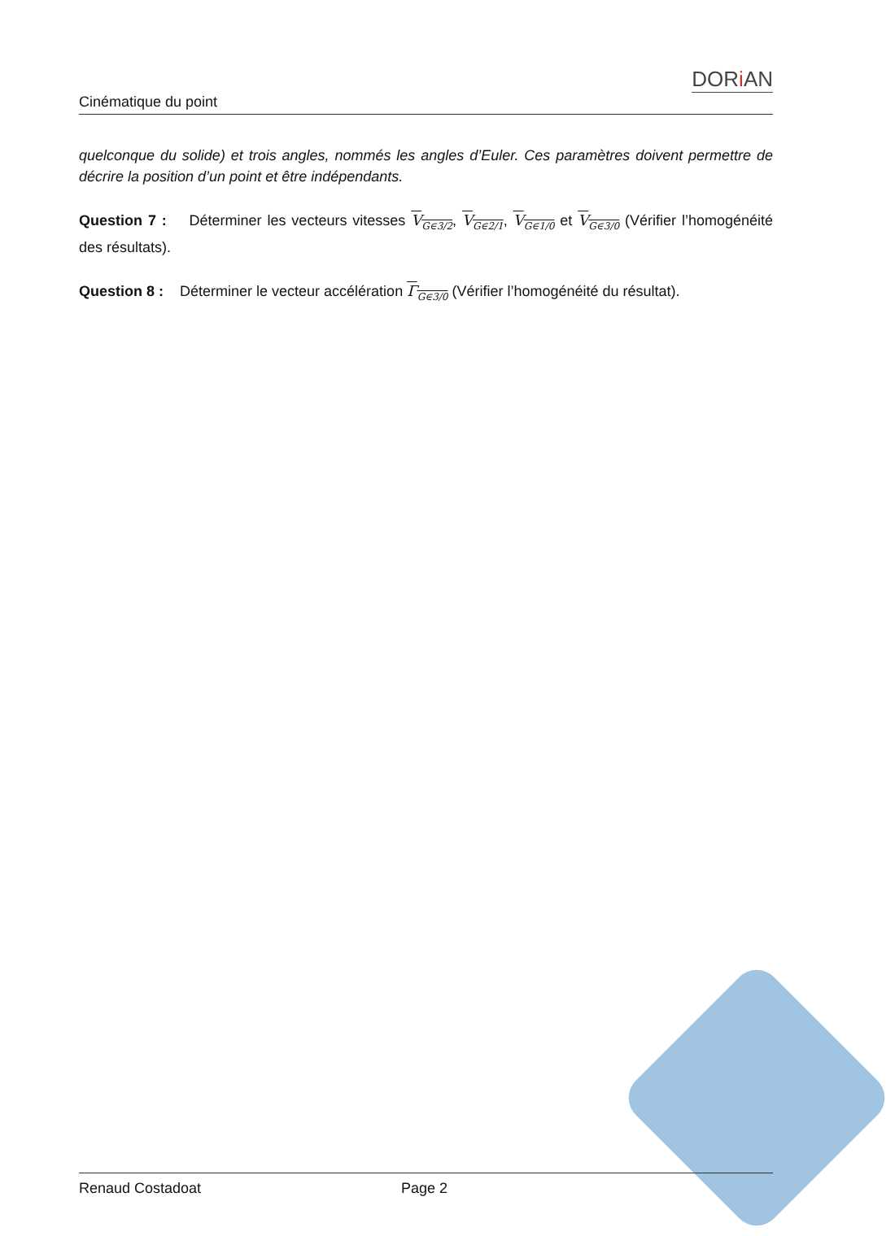Cinématique du point DORi AN
quelconque du solide) et trois angles, nommés les angles d’Euler. Ces paramètres doivent permettre de décrire la position d’un point et être indépendants.
Question 7 : Déterminer les vecteurs vitesses V<sub>G∈3/2</sub>, V<sub>G∈2/1</sub>, V<sub>G∈1/0</sub> et V<sub>G∈3/0</sub> (Vérifier l’homogénéité des résultats).
Question 8 : Déterminer le vecteur accélération Γ<sub>G∈3/0</sub> (Vérifier l’homogénéité du résultat).
Renaud Costadoat Page 2